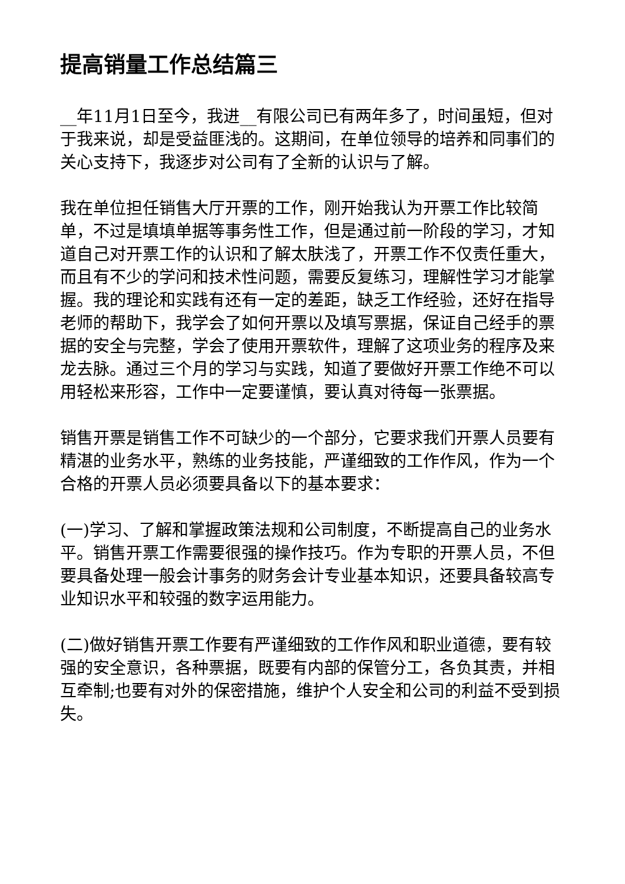提高销量工作总结篇三
__年11月1日至今，我进__有限公司已有两年多了，时间虽短，但对于我来说，却是受益匪浅的。这期间，在单位领导的培养和同事们的关心支持下，我逐步对公司有了全新的认识与了解。
我在单位担任销售大厅开票的工作，刚开始我认为开票工作比较简单，不过是填填单据等事务性工作，但是通过前一阶段的学习，才知道自己对开票工作的认识和了解太肤浅了，开票工作不仅责任重大，而且有不少的学问和技术性问题，需要反复练习，理解性学习才能掌握。我的理论和实践有还有一定的差距，缺乏工作经验，还好在指导老师的帮助下，我学会了如何开票以及填写票据，保证自己经手的票据的安全与完整，学会了使用开票软件，理解了这项业务的程序及来龙去脉。通过三个月的学习与实践，知道了要做好开票工作绝不可以用轻松来形容，工作中一定要谨慎，要认真对待每一张票据。
销售开票是销售工作不可缺少的一个部分，它要求我们开票人员要有精湛的业务水平，熟练的业务技能，严谨细致的工作作风，作为一个合格的开票人员必须要具备以下的基本要求：
(一)学习、了解和掌握政策法规和公司制度，不断提高自己的业务水平。销售开票工作需要很强的操作技巧。作为专职的开票人员，不但要具备处理一般会计事务的财务会计专业基本知识，还要具备较高专业知识水平和较强的数字运用能力。
(二)做好销售开票工作要有严谨细致的工作作风和职业道德，要有较强的安全意识，各种票据，既要有内部的保管分工，各负其责，并相互牵制;也要有对外的保密措施，维护个人安全和公司的利益不受到损失。